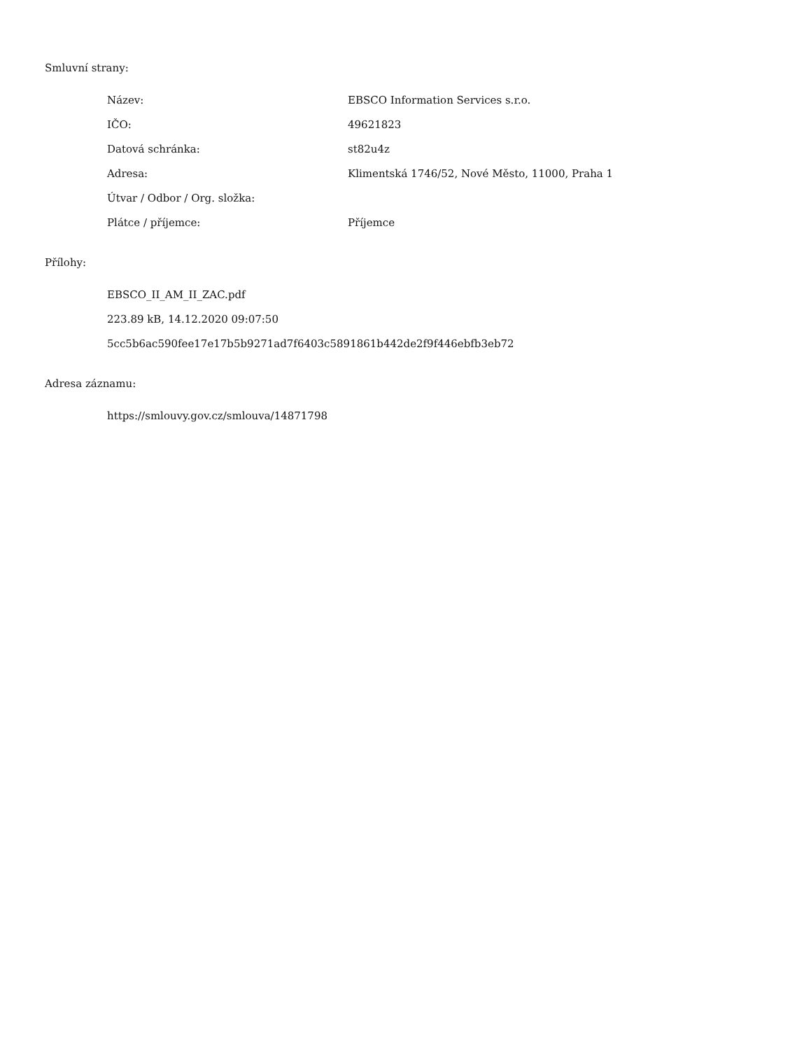Smluvní strany:
| Název: | EBSCO Information Services s.r.o. |
| IČO: | 49621823 |
| Datová schránka: | st82u4z |
| Adresa: | Klimentská 1746/52, Nové Město, 11000, Praha 1 |
| Útvar / Odbor / Org. složka: | |
| Plátce / příjemce: | Příjemce |
Přílohy:
EBSCO_II_AM_II_ZAC.pdf
223.89 kB, 14.12.2020 09:07:50
5cc5b6ac590fee17e17b5b9271ad7f6403c5891861b442de2f9f446ebfb3eb72
Adresa záznamu:
https://smlouvy.gov.cz/smlouva/14871798